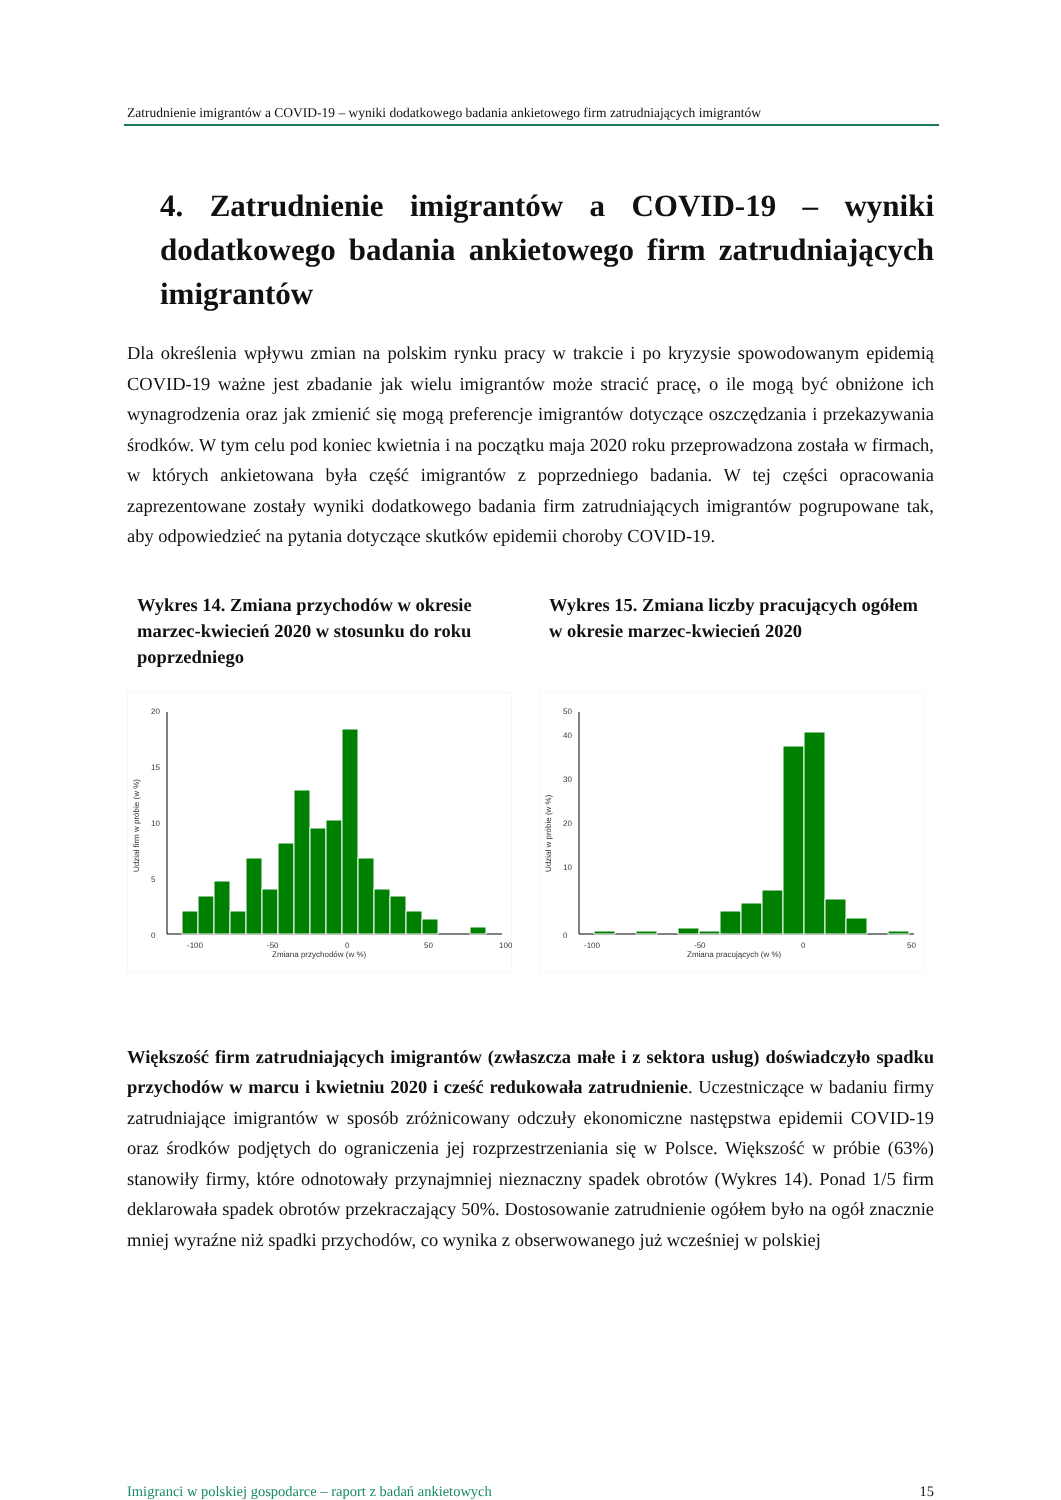Zatrudnienie imigrantów a COVID-19 – wyniki dodatkowego badania ankietowego firm zatrudniających imigrantów
4. Zatrudnienie imigrantów a COVID-19 – wyniki dodatkowego badania ankietowego firm zatrud­niających imigrantów
Dla określenia wpływu zmian na polskim rynku pracy w trakcie i po kryzysie spowodowa­nym epidemią COVID-19 ważne jest zbadanie jak wielu imigrantów może stracić pracę, o ile mogą być obniżone ich wynagrodzenia oraz jak zmienić się mogą preferencje imigrantów do­tyczące oszczędzania i przekazywania środków. W tym celu pod koniec kwietnia i na po­czątku maja 2020 roku przeprowadzona została w firmach, w których ankietowana była część imigrantów z poprzedniego badania. W tej części opracowania zaprezentowane zostały wy­niki dodatkowego badania firm zatrudniających imigrantów pogrupowane tak, aby odpowie­dzieć na pytania dotyczące skutków epidemii choroby COVID-19.
Wykres 14. Zmiana przychodów w okresie marzec-kwiecień 2020 w stosunku do roku poprzedniego
0
5
10
15
20
-100
-50
0
50
100
Zmiana przychodów (w %)
Udział firm w próbie (w %)
Wykres 15. Zmiana liczby pracujących ogółem w okresie marzec-kwiecień 2020
0
10
20
30
40
50
-100
-50
0
50
Zmiana pracujących (w %)
Udział w próbie (w %)
Większość firm zatrudniających imigrantów (zwłaszcza małe i z sektora usług) doświad­czyło spadku przychodów w marcu i kwietniu 2020 i cześć redukowała zatrudnienie. Uczestniczące w badaniu firmy zatrudniające imigrantów w sposób zróżnicowany odczuły ekonomiczne następstwa epidemii COVID-19 oraz środków podjętych do ograniczenia jej roz­przestrzeniania się w Polsce. Większość w próbie (63%) stanowiły firmy, które odnotowały przynajmniej nieznaczny spadek obrotów (Wykres 14). Ponad 1/5 firm deklarowała spadek obrotów przekraczający 50%. Dostosowanie zatrudnienie ogółem było na ogół znacznie mniej wyraźne niż spadki przychodów, co wynika z obserwowanego już wcześniej w polskiej
Imigranci w polskiej gospodarce – raport z badań ankietowych 15